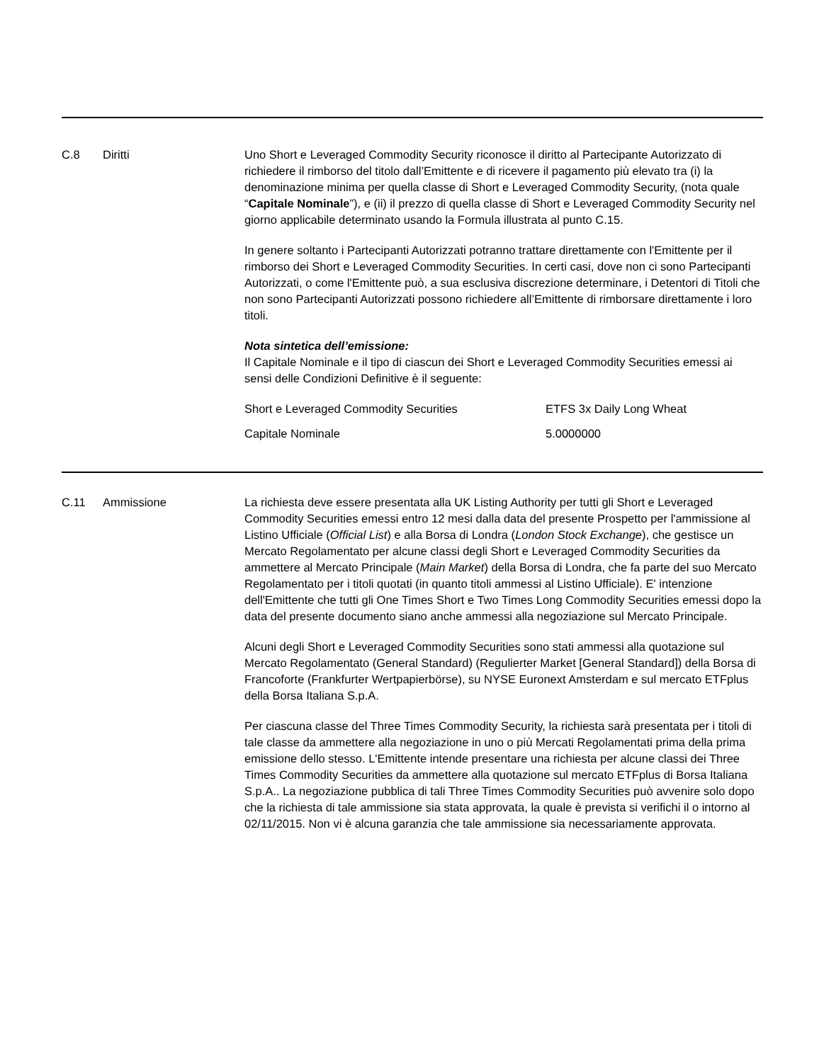C.8 Diritti Uno Short e Leveraged Commodity Security riconosce il diritto al Partecipante Autorizzato di richiedere il rimborso del titolo dall’Emittente e di ricevere il pagamento più elevato tra (i) la denominazione minima per quella classe di Short e Leveraged Commodity Security, (nota quale “Capitale Nominale”), e (ii) il prezzo di quella classe di Short e Leveraged Commodity Security nel giorno applicabile determinato usando la Formula illustrata al punto C.15.
In genere soltanto i Partecipanti Autorizzati potranno trattare direttamente con l'Emittente per il rimborso dei Short e Leveraged Commodity Securities. In certi casi, dove non ci sono Partecipanti Autorizzati, o come l'Emittente può, a sua esclusiva discrezione determinare, i Detentori di Titoli che non sono Partecipanti Autorizzati possono richiedere all’Emittente di rimborsare direttamente i loro titoli.
Nota sintetica dell’emissione:
Il Capitale Nominale e il tipo di ciascun dei Short e Leveraged Commodity Securities emessi ai sensi delle Condizioni Definitive è il seguente:
| Short e Leveraged Commodity Securities | ETFS 3x Daily Long Wheat |
| Capitale Nominale | 5.0000000 |
C.11 Ammissione La richiesta deve essere presentata alla UK Listing Authority per tutti gli Short e Leveraged Commodity Securities emessi entro 12 mesi dalla data del presente Prospetto per l'ammissione al Listino Ufficiale (Official List) e alla Borsa di Londra (London Stock Exchange), che gestisce un Mercato Regolamentato per alcune classi degli Short e Leveraged Commodity Securities da ammettere al Mercato Principale (Main Market) della Borsa di Londra, che fa parte del suo Mercato Regolamentato per i titoli quotati (in quanto titoli ammessi al Listino Ufficiale). E' intenzione dell'Emittente che tutti gli One Times Short e Two Times Long Commodity Securities emessi dopo la data del presente documento siano anche ammessi alla negoziazione sul Mercato Principale.
Alcuni degli Short e Leveraged Commodity Securities sono stati ammessi alla quotazione sul Mercato Regolamentato (General Standard) (Regulierter Market [General Standard]) della Borsa di Francoforte (Frankfurter Wertpapierbörse), su NYSE Euronext Amsterdam e sul mercato ETFplus della Borsa Italiana S.p.A.
Per ciascuna classe del Three Times Commodity Security, la richiesta sarà presentata per i titoli di tale classe da ammettere alla negoziazione in uno o più Mercati Regolamentati prima della prima emissione dello stesso. L'Emittente intende presentare una richiesta per alcune classi dei Three Times Commodity Securities da ammettere alla quotazione sul mercato ETFplus di Borsa Italiana S.p.A.. La negoziazione pubblica di tali Three Times Commodity Securities può avvenire solo dopo che la richiesta di tale ammissione sia stata approvata, la quale è prevista si verifichi il o intorno al 02/11/2015. Non vi è alcuna garanzia che tale ammissione sia necessariamente approvata.